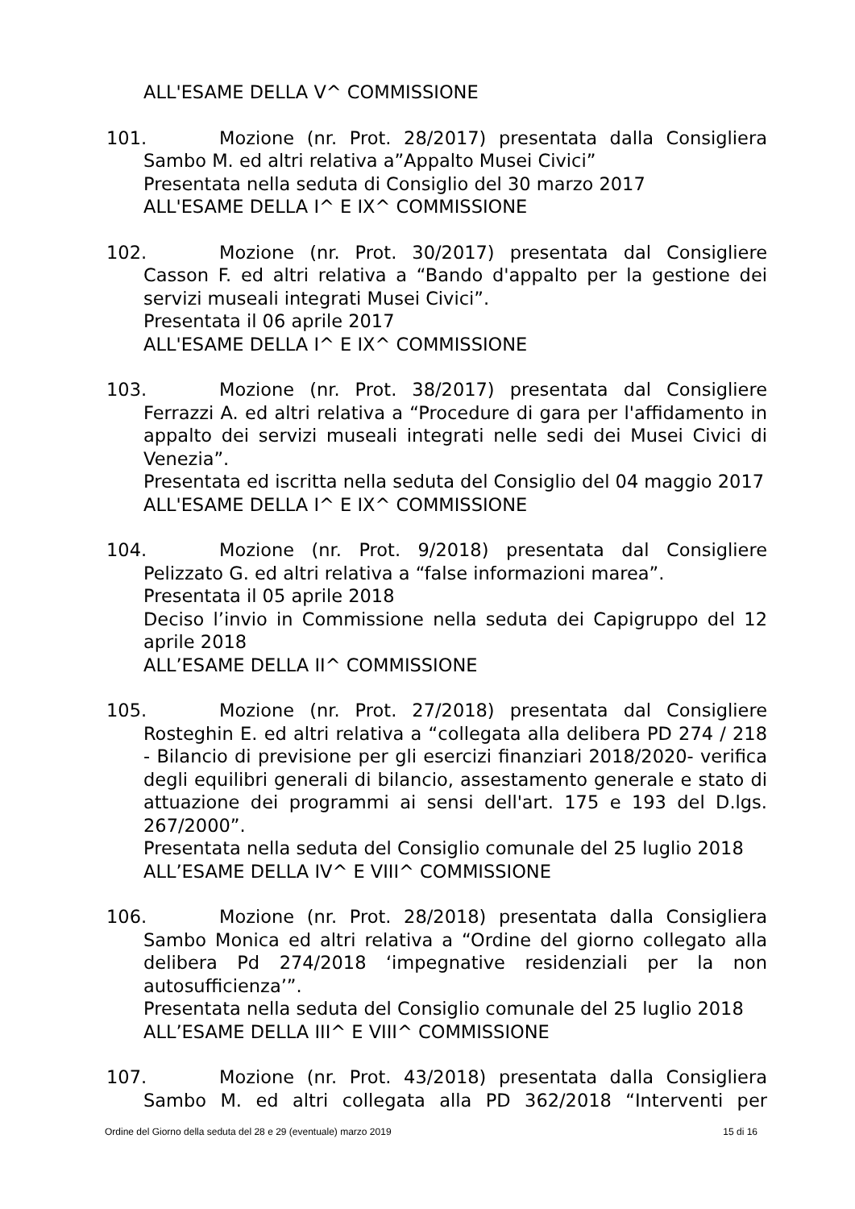ALL'ESAME DELLA V^ COMMISSIONE
101. Mozione (nr. Prot. 28/2017) presentata dalla Consigliera
Sambo M. ed altri relativa a”Appalto Musei Civici”
Presentata nella seduta di Consiglio del 30 marzo 2017
ALL'ESAME DELLA I^ E IX^ COMMISSIONE
102. Mozione (nr. Prot. 30/2017) presentata dal Consigliere
Casson F. ed altri relativa a “Bando d'appalto per la gestione dei servizi museali integrati Musei Civici”.
Presentata il 06 aprile 2017
ALL'ESAME DELLA I^ E IX^ COMMISSIONE
103. Mozione (nr. Prot. 38/2017) presentata dal Consigliere
Ferrazzi A. ed altri relativa a “Procedure di gara per l'affidamento in appalto dei servizi museali integrati nelle sedi dei Musei Civici di Venezia”.
Presentata ed iscritta nella seduta del Consiglio del 04 maggio 2017
ALL'ESAME DELLA I^ E IX^ COMMISSIONE
104. Mozione (nr. Prot. 9/2018) presentata dal Consigliere
Pelizzato G. ed altri relativa a “false informazioni marea”.
Presentata il 05 aprile 2018
Deciso l’invio in Commissione nella seduta dei Capigruppo del 12 aprile 2018
ALL’ESAME DELLA II^ COMMISSIONE
105. Mozione (nr. Prot. 27/2018) presentata dal Consigliere
Rosteghin E. ed altri relativa a “collegata alla delibera PD 274 / 218 - Bilancio di previsione per gli esercizi finanziari 2018/2020- verifica degli equilibri generali di bilancio, assestamento generale e stato di attuazione dei programmi ai sensi dell'art. 175 e 193 del D.lgs. 267/2000”.
Presentata nella seduta del Consiglio comunale del 25 luglio 2018
ALL’ESAME DELLA IV^ E VIII^ COMMISSIONE
106. Mozione (nr. Prot. 28/2018) presentata dalla Consigliera
Sambo Monica ed altri relativa a “Ordine del giorno collegato alla delibera Pd 274/2018 ‘impegnative residenziali per la non autosufficienza’”.
Presentata nella seduta del Consiglio comunale del 25 luglio 2018
ALL’ESAME DELLA III^ E VIII^ COMMISSIONE
107. Mozione (nr. Prot. 43/2018) presentata dalla Consigliera
Sambo M. ed altri collegata alla PD 362/2018 “Interventi per
Ordine del Giorno della seduta del 28 e 29 (eventuale) marzo 2019 15 di 16